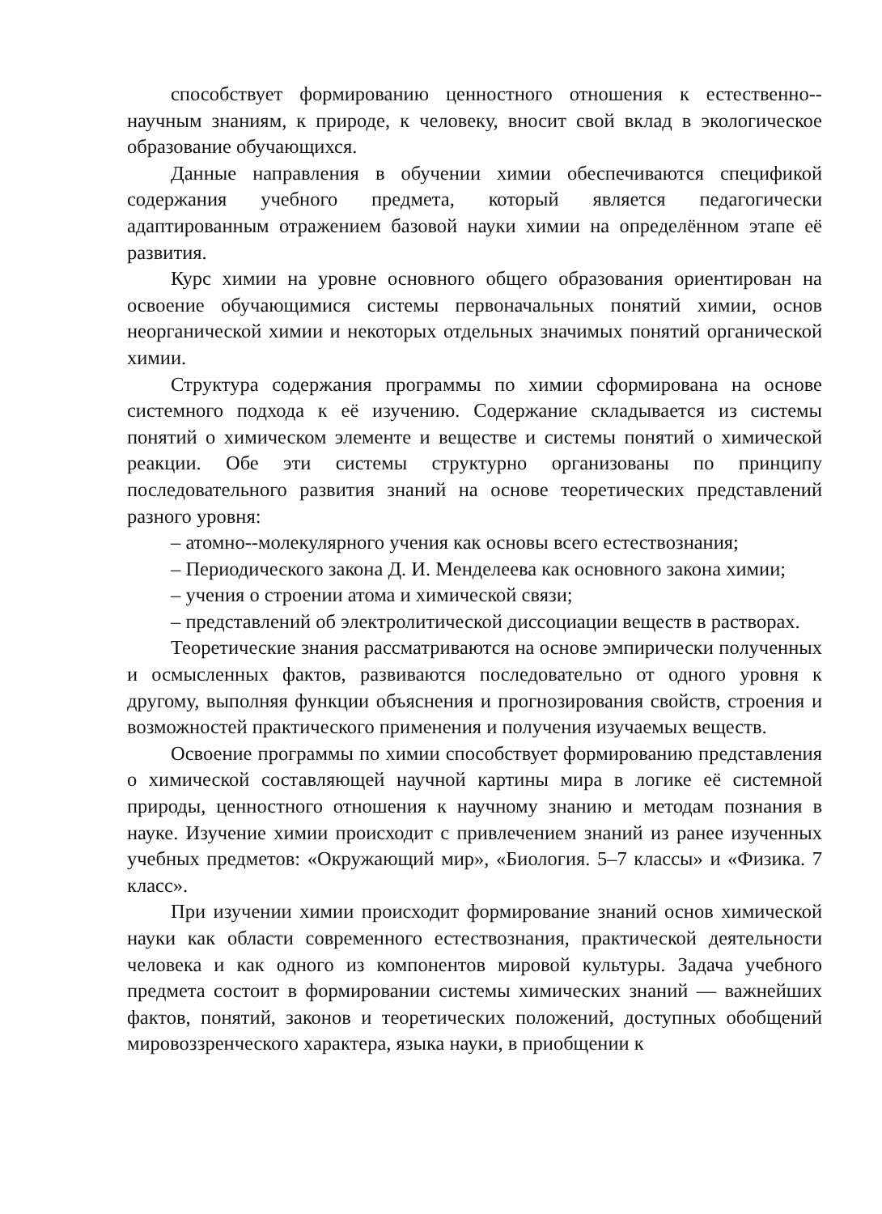способствует формированию ценностного отношения к естественно--научным знаниям, к природе, к человеку, вносит свой вклад в экологическое образование обучающихся.
Данные направления в обучении химии обеспечиваются спецификой содержания учебного предмета, который является педагогически адаптированным отражением базовой науки химии на определённом этапе её развития.
Курс химии на уровне основного общего образования ориентирован на освоение обучающимися системы первоначальных понятий химии, основ неорганической химии и некоторых отдельных значимых понятий органической химии.
Структура содержания программы по химии сформирована на основе системного подхода к её изучению. Содержание складывается из системы понятий о химическом элементе и веществе и системы понятий о химической реакции. Обе эти системы структурно организованы по принципу последовательного развития знаний на основе теоретических представлений разного уровня:
– атомно--молекулярного учения как основы всего естествознания;
– Периодического закона Д. И. Менделеева как основного закона химии;
– учения о строении атома и химической связи;
– представлений об электролитической диссоциации веществ в растворах.
Теоретические знания рассматриваются на основе эмпирически полученных и осмысленных фактов, развиваются последовательно от одного уровня к другому, выполняя функции объяснения и прогнозирования свойств, строения и возможностей практического применения и получения изучаемых веществ.
Освоение программы по химии способствует формированию представления о химической составляющей научной картины мира в логике её системной природы, ценностного отношения к научному знанию и методам познания в науке. Изучение химии происходит с привлечением знаний из ранее изученных учебных предметов: «Окружающий мир», «Биология. 5–7 классы» и «Физика. 7 класс».
При изучении химии происходит формирование знаний основ химической науки как области современного естествознания, практической деятельности человека и как одного из компонентов мировой культуры. Задача учебного предмета состоит в формировании системы химических знаний — важнейших фактов, понятий, законов и теоретических положений, доступных обобщений мировоззренческого характера, языка науки, в приобщении к